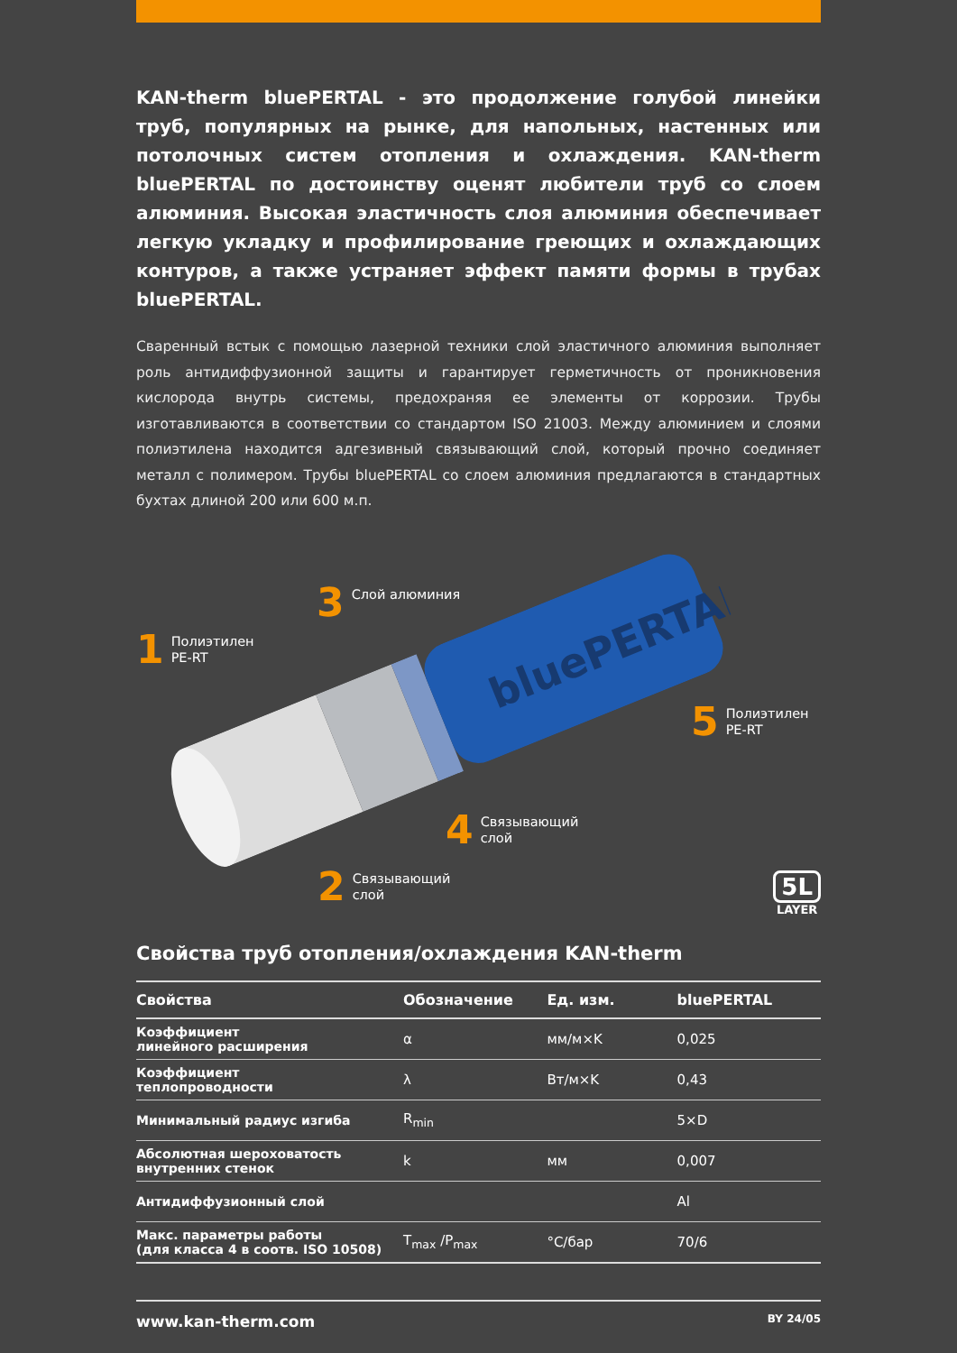KAN-therm bluePERTAL - это продолжение голубой линейки труб, популярных на рынке, для напольных, настенных или потолочных систем отопления и охлаждения. KAN-therm bluePERTAL по достоинству оценят любители труб со слоем алюминия. Высокая эластичность слоя алюминия обеспечивает легкую укладку и профилирование греющих и охлаждающих контуров, а также устраняет эффект памяти формы в трубах bluePERTAL.
Сваренный встык с помощью лазерной техники слой эластичного алюминия выполняет роль антидиффузионной защиты и гарантирует герметичность от проникновения кислорода внутрь системы, предохраняя ее элементы от коррозии. Трубы изготавливаются в соответствии со стандартом ISO 21003. Между алюминием и слоями полиэтилена находится адгезивный связывающий слой, который прочно соединяет металл с полимером. Трубы bluePERTAL со слоем алюминия предлагаются в стандартных бухтах длиной 200 или 600 м.п.
bluePERTAL
3 Слой алюминия
1 Полиэтилен
PE-RT
5 Полиэтилен
PE-RT
4 Связывающий
слой
2 Связывающий
слой
5L
LAYER
Свойства труб отопления/охлаждения KAN-therm
| Свойства | Обозначение | Ед. изм. | bluePERTAL |
| --- | --- | --- | --- |
| Коэффициент линейного расширения | α | мм/м×K | 0,025 |
| Коэффициент теплопроводности | λ | Вт/м×K | 0,43 |
| Минимальный радиус изгиба | R<sub>min</sub> | | 5×D |
| Абсолютная шероховатость внутренних стенок | k | мм | 0,007 |
| Антидиффузионный слой | | | Al |
| Макс. параметры работы (для класса 4 в соотв. ISO 10508) | T<sub>max</sub> /P<sub>max</sub> | °C/бар | 70/6 |
www.kan-therm.com BY 24/05